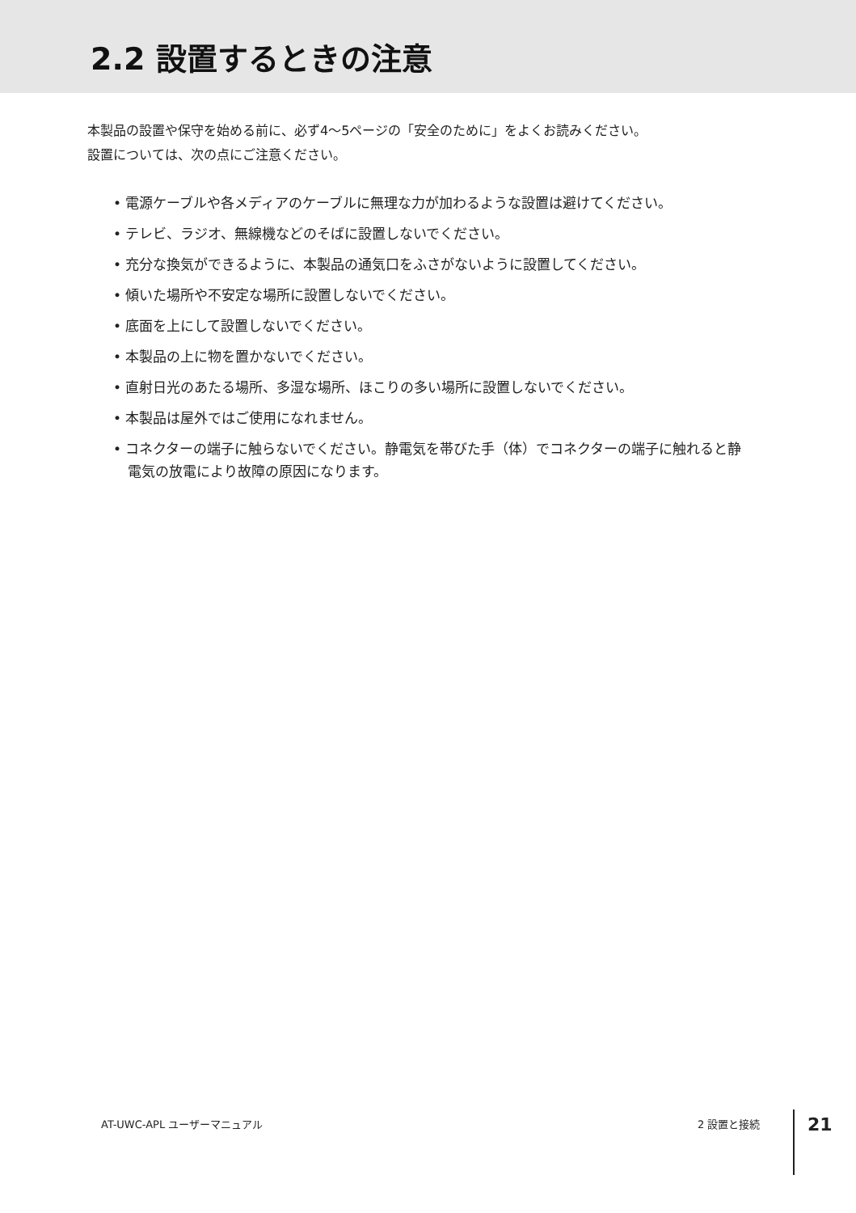2.2 設置するときの注意
本製品の設置や保守を始める前に、必ず4〜5ページの「安全のために」をよくお読みください。
設置については、次の点にご注意ください。
• 電源ケーブルや各メディアのケーブルに無理な力が加わるような設置は避けてください。
• テレビ、ラジオ、無線機などのそばに設置しないでください。
• 充分な換気ができるように、本製品の通気口をふさがないように設置してください。
• 傾いた場所や不安定な場所に設置しないでください。
• 底面を上にして設置しないでください。
• 本製品の上に物を置かないでください。
• 直射日光のあたる場所、多湿な場所、ほこりの多い場所に設置しないでください。
• 本製品は屋外ではご使用になれません。
• コネクターの端子に触らないでください。静電気を帯びた手（体）でコネクターの端子に触れると静電気の放電により故障の原因になります。
AT-UWC-APL ユーザーマニュアル 2 設置と接続 21